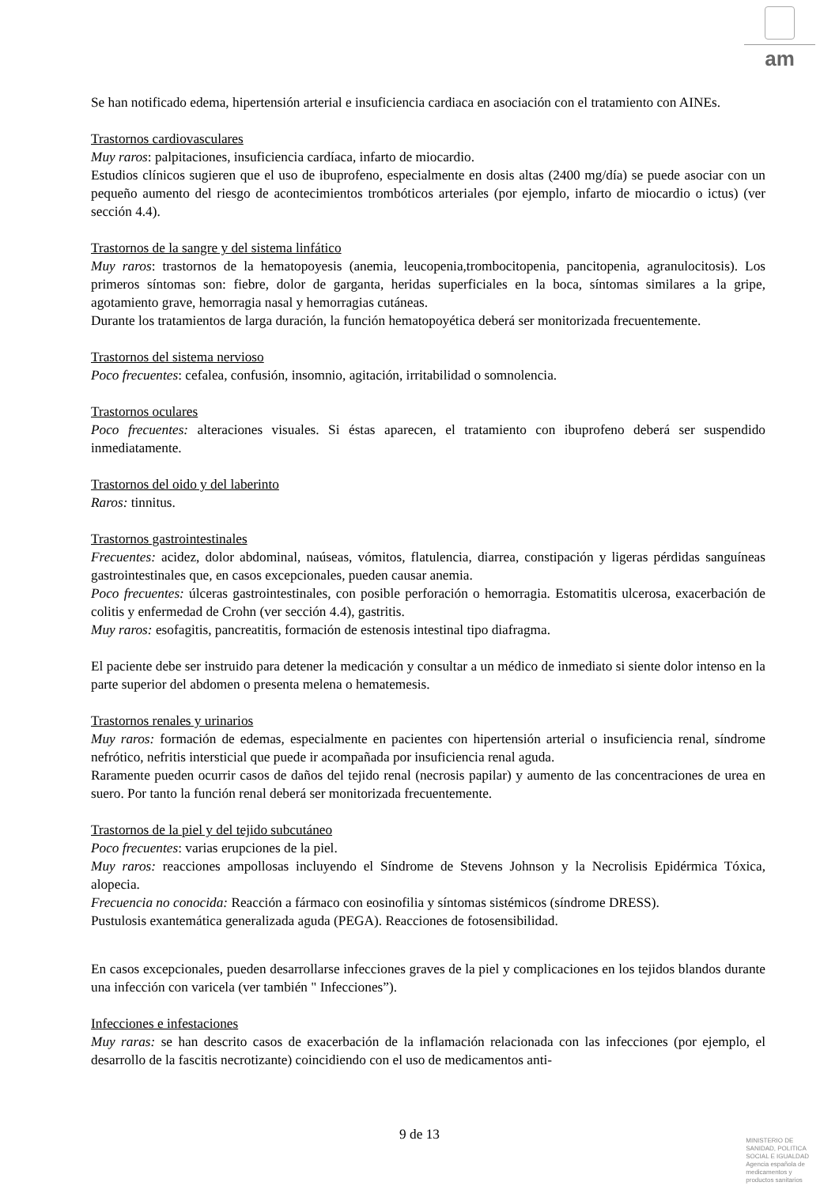am
Se han notificado edema, hipertensión arterial e insuficiencia cardiaca en asociación con el tratamiento con AINEs.
Trastornos cardiovasculares
Muy raros: palpitaciones, insuficiencia cardíaca, infarto de miocardio.
Estudios clínicos sugieren que el uso de ibuprofeno, especialmente en dosis altas (2400 mg/día) se puede asociar con un pequeño aumento del riesgo de acontecimientos trombóticos arteriales (por ejemplo, infarto de miocardio o ictus) (ver sección 4.4).
Trastornos de la sangre y del sistema linfático
Muy raros: trastornos de la hematopoyesis (anemia, leucopenia,trombocitopenia, pancitopenia, agranulocitosis). Los primeros síntomas son: fiebre, dolor de garganta, heridas superficiales en la boca, síntomas similares a la gripe, agotamiento grave, hemorragia nasal y hemorragias cutáneas.
Durante los tratamientos de larga duración, la función hematopoyética deberá ser monitorizada frecuentemente.
Trastornos del sistema nervioso
Poco frecuentes: cefalea, confusión, insomnio, agitación, irritabilidad o somnolencia.
Trastornos oculares
Poco frecuentes: alteraciones visuales. Si éstas aparecen, el tratamiento con ibuprofeno deberá ser suspendido inmediatamente.
Trastornos del oido y del laberinto
Raros: tinnitus.
Trastornos gastrointestinales
Frecuentes: acidez, dolor abdominal, naúseas, vómitos, flatulencia, diarrea, constipación y ligeras pérdidas sanguíneas gastrointestinales que, en casos excepcionales, pueden causar anemia.
Poco frecuentes: úlceras gastrointestinales, con posible perforación o hemorragia. Estomatitis ulcerosa, exacerbación de colitis y enfermedad de Crohn (ver sección 4.4), gastritis.
Muy raros: esofagitis, pancreatitis, formación de estenosis intestinal tipo diafragma.
El paciente debe ser instruido para detener la medicación y consultar a un médico de inmediato si siente dolor intenso en la parte superior del abdomen o presenta melena o hematemesis.
Trastornos renales y urinarios
Muy raros: formación de edemas, especialmente en pacientes con hipertensión arterial o insuficiencia renal, síndrome nefrótico, nefritis intersticial que puede ir acompañada por insuficiencia renal aguda.
Raramente pueden ocurrir casos de daños del tejido renal (necrosis papilar) y aumento de las concentraciones de urea en suero. Por tanto la función renal deberá ser monitorizada frecuentemente.
Trastornos de la piel y del tejido subcutáneo
Poco frecuentes: varias erupciones de la piel.
Muy raros: reacciones ampollosas incluyendo el Síndrome de Stevens Johnson y la Necrolisis Epidérmica Tóxica, alopecia.
Frecuencia no conocida: Reacción a fármaco con eosinofilia y síntomas sistémicos (síndrome DRESS).
Pustulosis exantemática generalizada aguda (PEGA). Reacciones de fotosensibilidad.
En casos excepcionales, pueden desarrollarse infecciones graves de la piel y complicaciones en los tejidos blandos durante una infección con varicela (ver también " Infecciones”).
Infecciones e infestaciones
Muy raras: se han descrito casos de exacerbación de la inflamación relacionada con las infecciones (por ejemplo, el desarrollo de la fascitis necrotizante) coincidiendo con el uso de medicamentos anti-
9 de 13
MINISTERIO DE
SANIDAD, POLITICA
SOCIAL E IGUALDAD
Agencia española de
medicamentos y
productos sanitarios